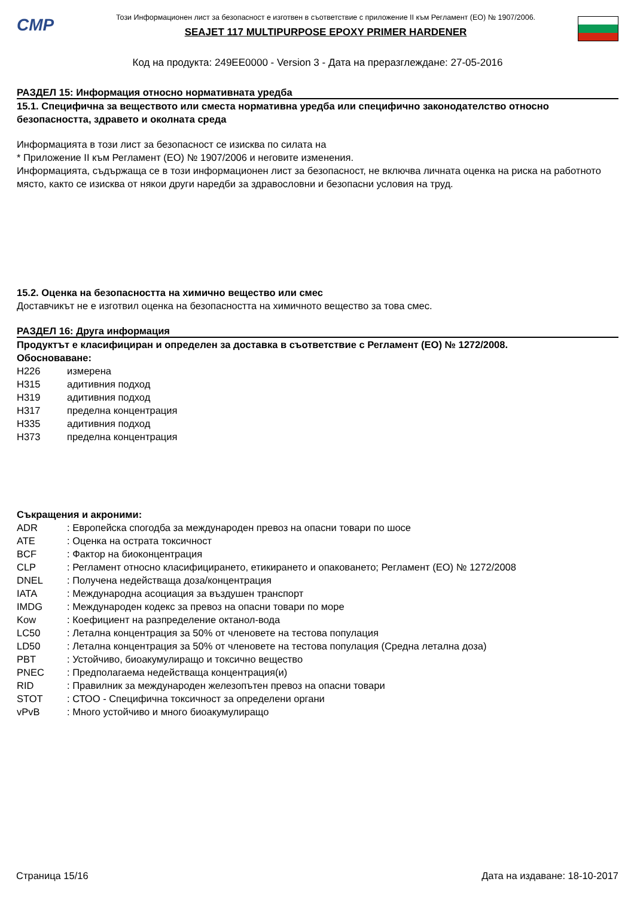CMP
Този Информационен лист за безопасност е изготвен в съответствие с приложение II към Регламент (ЕО) № 1907/2006.
SEAJET 117 MULTIPURPOSE EPOXY PRIMER HARDENER
Код на продукта: 249EE0000 - Version 3 - Дата на преразглеждане: 27-05-2016
РАЗДЕЛ 15: Информация относно нормативната уредба
15.1. Специфична за веществото или сместа нормативна уредба или специфично законодателство относно безопасността, здравето и околната среда
Информацията в този лист за безопасност се изисква по силата на
* Приложение II към Регламент (ЕО) № 1907/2006 и неговите изменения.
Информацията, съдържаща се в този информационен лист за безопасност, не включва личната оценка на риска на работното място, както се изисква от някои други наредби за здравословни и безопасни условия на труд.
15.2. Оценка на безопасността на химично вещество или смес
Доставчикът не е изготвил оценка на безопасността на химичното вещество за това смес.
РАЗДЕЛ 16: Друга информация
Продуктът е класифициран и определен за доставка в съответствие с Регламент (ЕО) № 1272/2008.
Обосноваване:
| H226 | измерена |
| H315 | адитивния подход |
| H319 | адитивния подход |
| H317 | пределна концентрация |
| H335 | адитивния подход |
| H373 | пределна концентрация |
Съкращения и акроними:
| ADR | : Европейска спогодба за международен превоз на опасни товари по шосе |
| ATE | : Оценка на острата токсичност |
| BCF | : Фактор на биоконцентрация |
| CLP | : Регламент относно класифицирането, етикирането и опаковането; Регламент (ЕО) № 1272/2008 |
| DNEL | : Получена недействаща доза/концентрация |
| IATA | : Международна асоциация за въздушен транспорт |
| IMDG | : Международен кодекс за превоз на опасни товари по море |
| Kow | : Коефициент на разпределение октанол-вода |
| LC50 | : Летална концентрация за 50% от членовете на тестова популация |
| LD50 | : Летална концентрация за 50% от членовете на тестова популация (Средна летална доза) |
| PBT | : Устойчиво, биоакумулиращо и токсично вещество |
| PNEC | : Предполагаема недействаща концентрация(и) |
| RID | : Правилник за международен железопътен превоз на опасни товари |
| STOT | : СТОО - Специфична токсичност за определени органи |
| vPvB | : Много устойчиво и много биоакумулиращо |
Страница 15/16 Дата на издаване: 18-10-2017